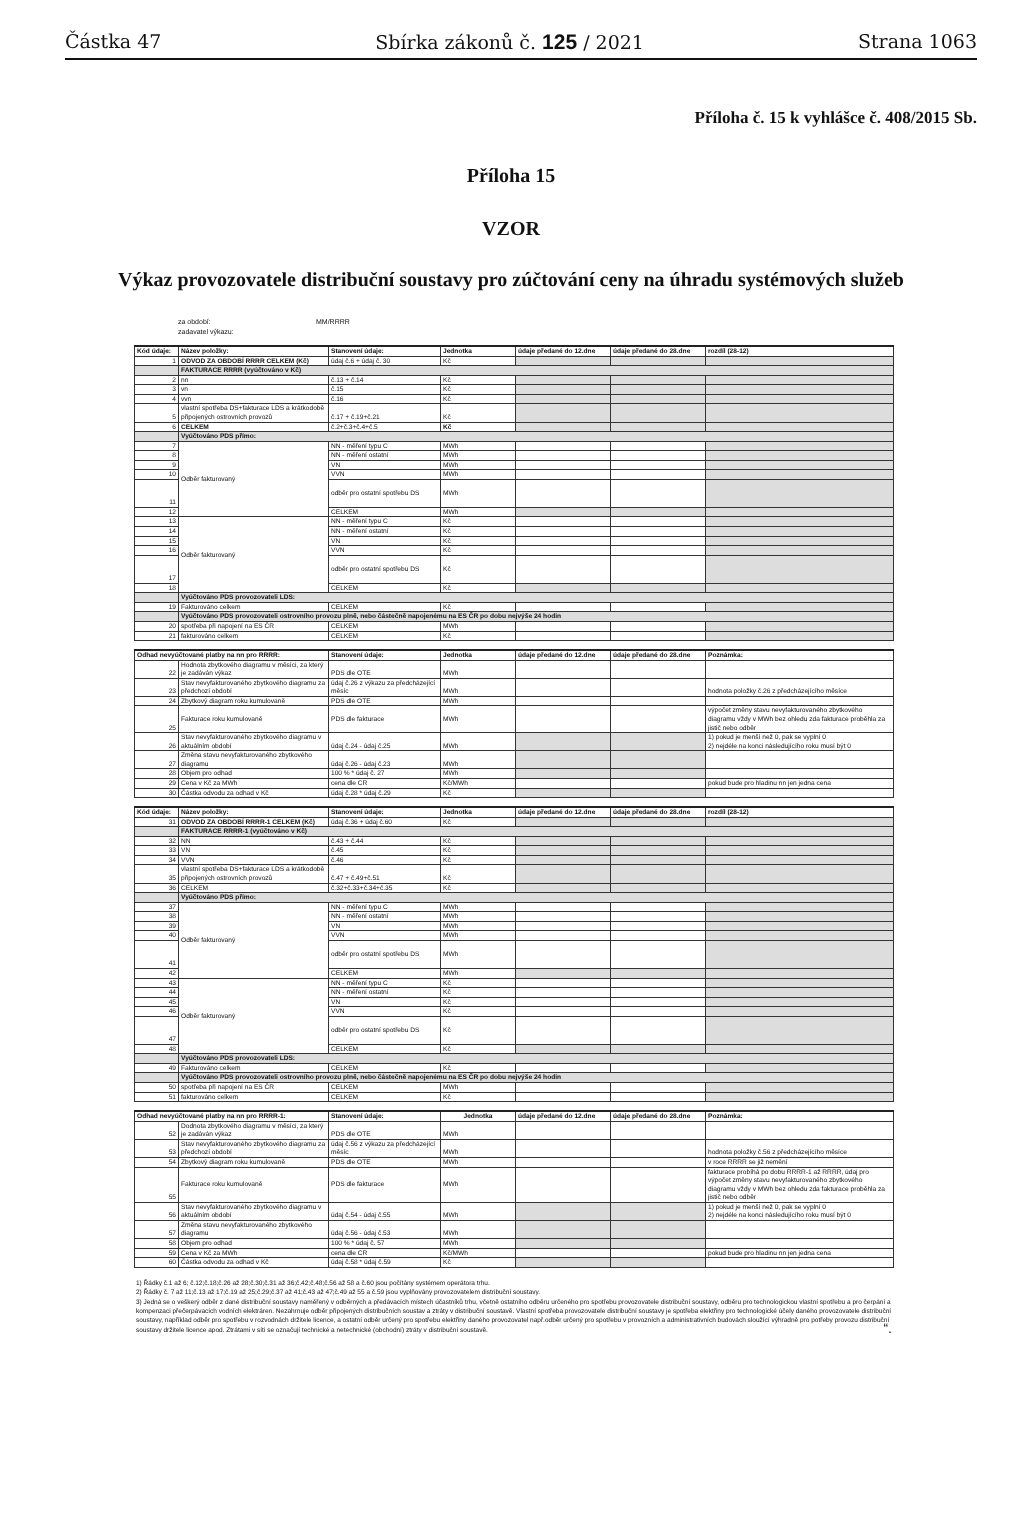Částka 47 Sbírka zákonů č. 125 / 2021 Strana 1063
Příloha č. 15 k vyhlášce č. 408/2015 Sb.
Příloha 15
VZOR
Výkaz provozovatele distribuční soustavy pro zúčtování ceny na úhradu systémových služeb
za období: MM/RRRR
zadavatel výkazu:
| Kód údaje: | Název položky: | Stanovení údaje: | Jednotka | údaje předané do 12.dne | údaje předané do 28.dne | rozdíl (28-12) |
| --- | --- | --- | --- | --- | --- | --- |
| 1 | ODVOD ZA OBDOBÍ RRRR CELKEM (Kč) | údaj č.6 + údaj č. 30 | Kč | | | |
| | FAKTURACE RRRR (vyúčtováno v Kč) | | | | | |
| 2 | nn | č.13 + č.14 | Kč | | | |
| 3 | vn | č.15 | Kč | | | |
| 4 | vvn | č.16 | Kč | | | |
| 5 | vlastní spotřeba DS+fakturace LDS a krátkodobě připojených ostrovních provozů | č.17 + č.19+č.21 | Kč | | | |
| 6 | CELKEM | č.2+č.3+č.4+č.5 | Kč | | | |
| | Vyúčtováno PDS přímo: | | | | | |
| 7 | Odběr fakturovaný | NN - měření typu C | MWh | | | |
| 8 | | NN - měření ostatní | MWh | | | |
| 9 | | VN | MWh | | | |
| 10 | | VVN | MWh | | | |
| 11 | | odběr pro ostatní spotřebu DS | MWh | | | |
| 12 | | CELKEM | MWh | | | |
| 13 | Odběr fakturovaný | NN - měření typu C | Kč | | | |
| 14 | | NN - měření ostatní | Kč | | | |
| 15 | | VN | Kč | | | |
| 16 | | VVN | Kč | | | |
| 17 | | odběr pro ostatní spotřebu DS | Kč | | | |
| 18 | | CELKEM | Kč | | | |
| | Vyúčtováno PDS provozovateli LDS: | | | | | |
| 19 | Fakturováno celkem | CELKEM | Kč | | | |
| | Vyúčtováno PDS provozovateli ostrovního provozu plně, nebo částečně napojenému na ES ČR po dobu nejvýše 24 hodin | | | | | |
| 20 | spotřeba při napojení na ES ČR | CELKEM | MWh | | | |
| 21 | fakturováno celkem | CELKEM | Kč | | | |
| Odhad nevyúčtované platby na nn pro RRRR: | | Stanovení údaje: | Jednotka | údaje předané do 12.dne | údaje předané do 28.dne | Poznámka: |
| --- | --- | --- | --- | --- | --- | --- |
| 22 | Hodnota zbytkového diagramu v měsíci, za který je zadáván výkaz | PDS dle OTE | MWh | | | |
| 23 | Stav nevyfakturovaného zbytkového diagramu za předchozí období | údaj č.26 z výkazu za předcházející měsíc | MWh | | | hodnota položky č.26 z předcházejícího měsíce |
| 24 | Zbytkový diagram roku kumulovaně | PDS dle OTE | MWh | | | |
| 25 | Fakturace roku kumulovaně | PDS dle fakturace | MWh | | | výpočet změny stavu nevyfakturovaného zbytkového diagramu vždy v MWh bez ohledu zda fakturace proběhla za jistič nebo odběr |
| 26 | Stav nevyfakturovaného zbytkového diagramu v aktuálním období | údaj č.24 - údaj č.25 | MWh | | | 1) pokud je menší než 0, pak se vyplní 0 2) nejdéle na konci následujícího roku musí být 0 |
| 27 | Změna stavu nevyfakturovaného zbytkového diagramu | údaj č.26 - údaj č.23 | MWh | | | |
| 28 | Objem pro odhad | 100 % * údaj č. 27 | MWh | | | |
| 29 | Cena v Kč za MWh | cena dle CR | Kč/MWh | | | pokud bude pro hladinu nn jen jedna cena |
| 30 | Částka odvodu za odhad v Kč | údaj č.28 * údaj č.29 | Kč | | | |
| Kód údaje: | Název položky: | Stanovení údaje: | Jednotka | údaje předané do 12.dne | údaje předané do 28.dne | rozdíl (28-12) |
| --- | --- | --- | --- | --- | --- | --- |
| 31 | ODVOD ZA OBDOBÍ RRRR-1 CELKEM (Kč) | údaj č.36 + údaj č.60 | Kč | | | |
| | FAKTURACE RRRR-1 (vyúčtováno v Kč) | | | | | |
| 32 | NN | č.43 + č.44 | Kč | | | |
| 33 | VN | č.45 | Kč | | | |
| 34 | VVN | č.46 | Kč | | | |
| 35 | vlastní spotřeba DS+fakturace LDS a krátkodobě připojených ostrovních provozů | č.47 + č.49+č.51 | Kč | | | |
| 36 | CELKEM | č.32+č.33+č.34+č.35 | Kč | | | |
| | Vyúčtováno PDS přímo: | | | | | |
| 37 | Odběr fakturovaný | NN - měření typu C | MWh | | | |
| 38 | | NN - měření ostatní | MWh | | | |
| 39 | | VN | MWh | | | |
| 40 | | VVN | MWh | | | |
| 41 | | odběr pro ostatní spotřebu DS | MWh | | | |
| 42 | | CELKEM | MWh | | | |
| 43 | Odběr fakturovaný | NN - měření typu C | Kč | | | |
| 44 | | NN - měření ostatní | Kč | | | |
| 45 | | VN | Kč | | | |
| 46 | | VVN | Kč | | | |
| 47 | | odběr pro ostatní spotřebu DS | Kč | | | |
| 48 | | CELKEM | Kč | | | |
| | Vyúčtováno PDS provozovateli LDS: | | | | | |
| 49 | Fakturováno celkem | CELKEM | Kč | | | |
| | Vyúčtováno PDS provozovateli ostrovního provozu plně, nebo částečně napojenému na ES ČR po dobu nejvýše 24 hodin | | | | | |
| 50 | spotřeba při napojení na ES ČR | CELKEM | MWh | | | |
| 51 | fakturováno celkem | CELKEM | Kč | | | |
| Odhad nevyúčtované platby na nn pro RRRR-1: | | Stanovení údaje: | Jednotka | údaje předané do 12.dne | údaje předané do 28.dne | Poznámka: |
| --- | --- | --- | --- | --- | --- | --- |
| 52 | Dodnota zbytkového diagramu v měsíci, za který je zadáván výkaz | PDS dle OTE | MWh | | | |
| 53 | Stav nevyfakturovaného zbytkového diagramu za předchozí období | údaj č.56 z výkazu za předcházející měsíc | MWh | | | hodnota položky č.56 z předcházejícího měsíce |
| 54 | Zbytkový diagram roku kumulovaně | PDS dle OTE | MWh | | | v roce RRRR se již nemění |
| 55 | Fakturace roku kumulovaně | PDS dle fakturace | MWh | | | fakturace probíhá po dobu RRRR-1 až RRRR, údaj pro výpočet změny stavu nevyfakturovaného zbytkového diagramu vždy v MWh bez ohledu zda fakturace proběhla za jistič nebo odběr |
| 56 | Stav nevyfakturovaného zbytkového diagramu v aktuálním období | údaj č.54 - údaj č.55 | MWh | | | 1) pokud je menší než 0, pak se vyplní 0 2) nejdéle na konci následujícího roku musí být 0 |
| 57 | Změna stavu nevyfakturovaného zbytkového diagramu | údaj č.56 - údaj č.53 | MWh | | | |
| 58 | Objem pro odhad | 100 % * údaj č. 57 | MWh | | | |
| 59 | Cena v Kč za MWh | cena dle CR | Kč/MWh | | | pokud bude pro hladinu nn jen jedna cena |
| 60 | Částka odvodu za odhad v Kč | údaj č.58 * údaj č.59 | Kč | | | |
1) Řádky č.1 až 6; č.12;č.18;č.26 až 28;č.30;č.31 až 36;č.42;č.48;č.56 až 58 a č.60 jsou počítány systémem operátora trhu.
2) Řádky č. 7 až 11;č.13 až 17;č.19 až 25;č.29;č.37 až 41;č.43 až 47;č.49 až 55 a č.59 jsou vyplňovány provozovatelem distribuční soustavy.
3) Jedná se o veškerý odběr z dané distribuční soustavy naměřený v odběrných a předávacích místech účastníků trhu, včetně ostatního odběru určeného pro spotřebu provozovatele distribuční soustavy, odběru pro technologickou vlastní spotřebu a pro čerpání a kompenzaci přečerpávacích vodních elektráren. Nezahrnuje odběr připojených distribučních soustav a ztráty v distribuční soustavě. Vlastní spotřeba provozovatele distribuční soustavy je spotřeba elektřiny pro technologické účely daného provozovatele distribuční soustavy, například odběr pro spotřebu v rozvodnách držitele licence, a ostatní odběr určený pro spotřebu elektřiny daného provozovatel např.odběr určený pro spotřebu v provozních a administrativních budovách sloužící výhradně pro potřeby provozu distribuční soustavy držitele licence apod. Ztrátami v síti se označují technické a netechnické (obchodní) ztráty v distribuční soustavě.
“.